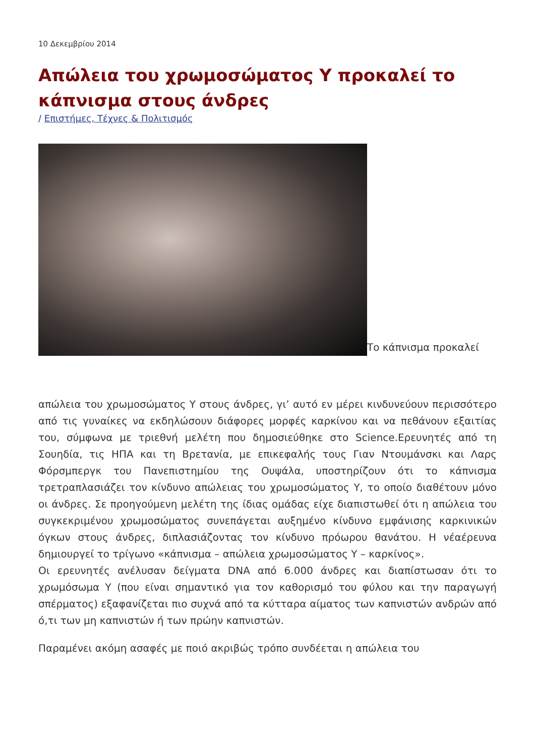10 Δεκεμβρίου 2014
Απώλεια του χρωμοσώματος Υ προκαλεί το κάπνισμα στους άνδρες
/ Επιστήμες, Τέχνες & Πολιτισμός
Το κάπνισμα προκαλεί
απώλεια του χρωμοσώματος Υ στους άνδρες, γι’ αυτό εν μέρει κινδυνεύουν περισσότερο από τις γυναίκες να εκδηλώσουν διάφορες μορφές καρκίνου και να πεθάνουν εξαιτίας του, σύμφωνα με τριεθνή μελέτη που δημοσιεύθηκε στο Science.Ερευνητές από τη Σουηδία, τις ΗΠΑ και τη Βρετανία, με επικεφαλής τους Γιαν Ντουμάνσκι και Λαρς Φόρσμπεργκ του Πανεπιστημίου της Ουψάλα, υποστηρίζουν ότι το κάπνισμα τρετραπλασιάζει τον κίνδυνο απώλειας του χρωμοσώματος Υ, το οποίο διαθέτουν μόνο οι άνδρες. Σε προηγούμενη μελέτη της ίδιας ομάδας είχε διαπιστωθεί ότι η απώλεια του συγκεκριμένου χρωμοσώματος συνεπάγεται αυξημένο κίνδυνο εμφάνισης καρκινικών όγκων στους άνδρες, διπλασιάζοντας τον κίνδυνο πρόωρου θανάτου. Η νέαέρευνα δημιουργεί το τρίγωνο «κάπνισμα – απώλεια χρωμοσώματος Υ – καρκίνος».
Οι ερευνητές ανέλυσαν δείγματα DNA από 6.000 άνδρες και διαπίστωσαν ότι το χρωμόσωμα Υ (που είναι σημαντικό για τον καθορισμό του φύλου και την παραγωγή σπέρματος) εξαφανίζεται πιο συχνά από τα κύτταρα αίματος των καπνιστών ανδρών από ό,τι των μη καπνιστών ή των πρώην καπνιστών.
Παραμένει ακόμη ασαφές με ποιό ακριβώς τρόπο συνδέεται η απώλεια του